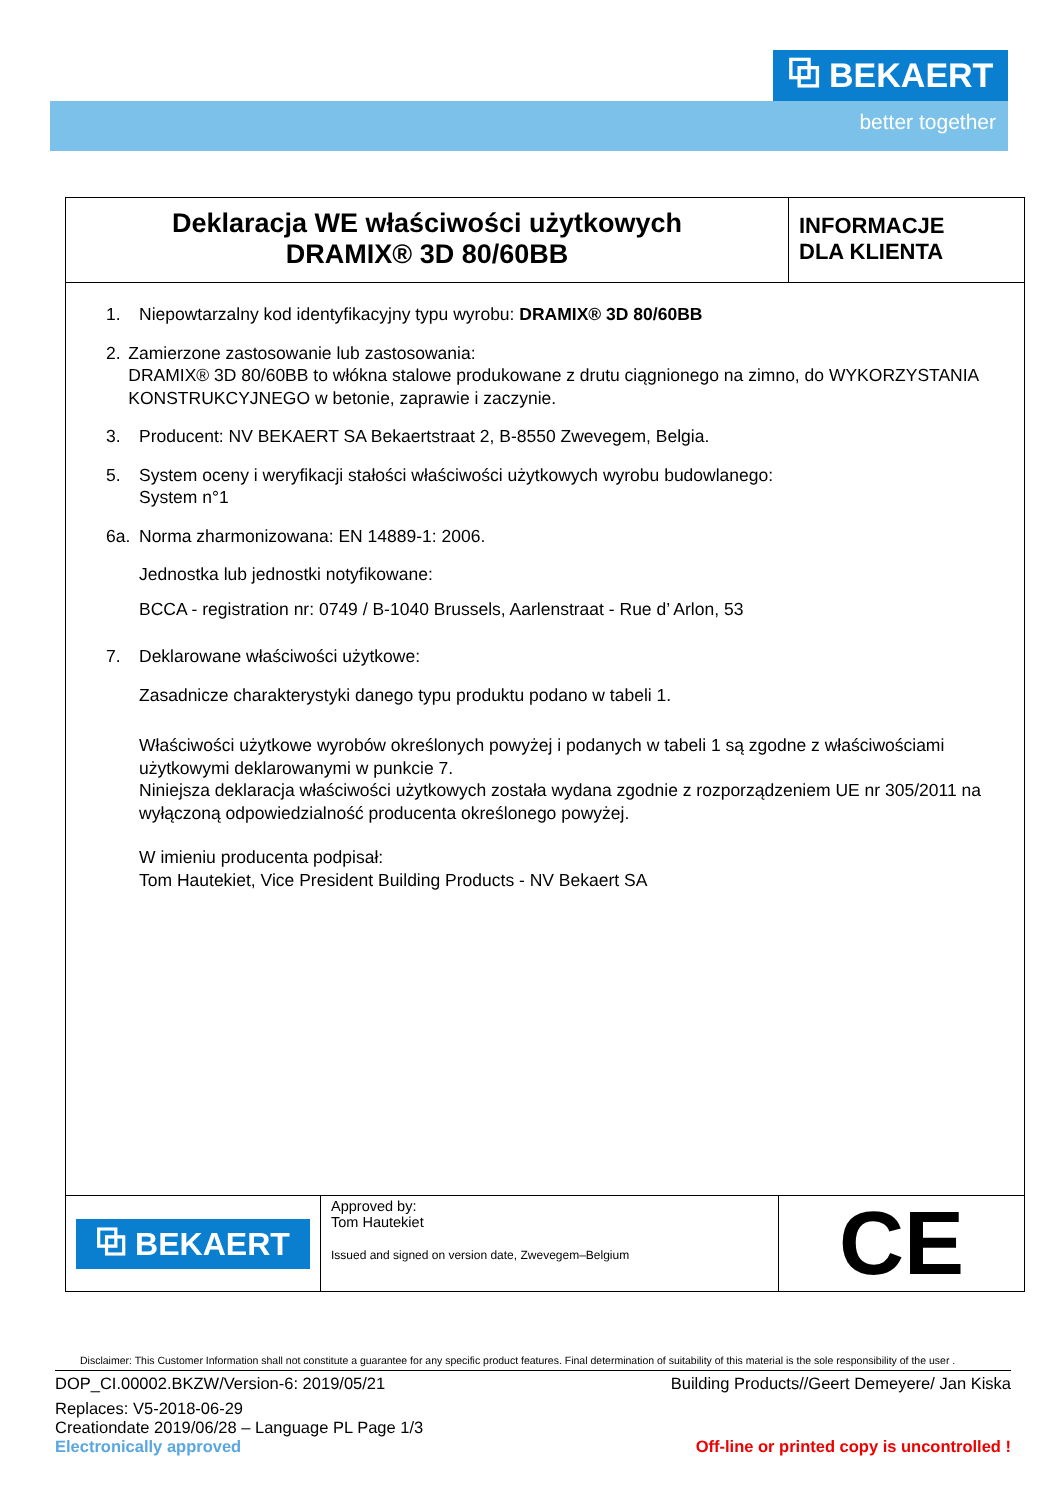⧉ BEKAERT
better together
Deklaracja WE właściwości użytkowych
DRAMIX® 3D 80/60BB
INFORMACJE
DLA KLIENTA
1. Niepowtarzalny kod identyfikacyjny typu wyrobu: DRAMIX® 3D 80/60BB
2. Zamierzone zastosowanie lub zastosowania:
DRAMIX® 3D 80/60BB to włókna stalowe produkowane z drutu ciągnionego na zimno, do WYKORZYSTANIA KONSTRUKCYJNEGO w betonie, zaprawie i zaczynie.
3. Producent: NV BEKAERT SA Bekaertstraat 2, B-8550 Zwevegem, Belgia.
5. System oceny i weryfikacji stałości właściwości użytkowych wyrobu budowlanego:
System n°1
6a. Norma zharmonizowana: EN 14889-1: 2006.
Jednostka lub jednostki notyfikowane:
BCCA - registration nr: 0749 / B-1040 Brussels, Aarlenstraat - Rue d’ Arlon, 53
7. Deklarowane właściwości użytkowe:
Zasadnicze charakterystyki danego typu produktu podano w tabeli 1.
Właściwości użytkowe wyrobów określonych powyżej i podanych w tabeli 1 są zgodne z właściwościami użytkowymi deklarowanymi w punkcie 7.
Niniejsza deklaracja właściwości użytkowych została wydana zgodnie z rozporządzeniem UE nr 305/2011 na wyłączoną odpowiedzialność producenta określonego powyżej.
W imieniu producenta podpisał:
Tom Hautekiet, Vice President Building Products - NV Bekaert SA
⧉ BEKAERT
Approved by:
Tom Hautekiet
Issued and signed on version date, Zwevegem–Belgium
CE
Disclaimer: This Customer Information shall not constitute a guarantee for any specific product features. Final determination of suitability of this material is the sole responsibility of the user .
DOP_CI.00002.BKZW/Version-6: 2019/05/21 Building Products//Geert Demeyere/ Jan Kiska
Replaces: V5-2018-06-29
Creationdate 2019/06/28 – Language PL Page 1/3
Electronically approved Off-line or printed copy is uncontrolled !